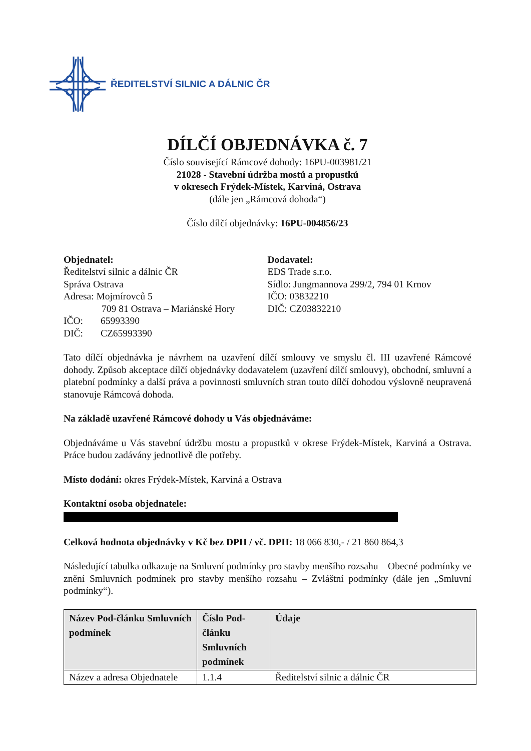ŘEDITELSTVÍ SILNIC A DÁLNIC ČR
DÍLČÍ OBJEDNÁVKA č. 7
Číslo související Rámcové dohody: 16PU-003981/21
21028 - Stavební údržba mostů a propustků
v okresech Frýdek-Místek, Karviná, Ostrava
(dále jen „Rámcová dohoda“)
Číslo dílčí objednávky: 16PU-004856/23
Objednatel:
Ředitelství silnic a dálnic ČR
Správa Ostrava
Adresa: Mojmírovců 5
709 81 Ostrava – Mariánské Hory
IČO: 65993390
DIČ: CZ65993390
Dodavatel:
EDS Trade s.r.o.
Sídlo: Jungmannova 299/2, 794 01 Krnov
IČO: 03832210
DIČ: CZ03832210
Tato dílčí objednávka je návrhem na uzavření dílčí smlouvy ve smyslu čl. III uzavřené Rámcové dohody. Způsob akceptace dílčí objednávky dodavatelem (uzavření dílčí smlouvy), obchodní, smluvní a platební podmínky a další práva a povinnosti smluvních stran touto dílčí dohodou výslovně neupravená stanovuje Rámcová dohoda.
Na základě uzavřené Rámcové dohody u Vás objednáváme:
Objednáváme u Vás stavební údržbu mostu a propustků v okrese Frýdek-Místek, Karviná a Ostrava. Práce budou zadávány jednotlivě dle potřeby.
Místo dodání: okres Frýdek-Místek, Karviná a Ostrava
Kontaktní osoba objednatele:
Celková hodnota objednávky v Kč bez DPH / vč. DPH: 18 066 830,- / 21 860 864,3
Následující tabulka odkazuje na Smluvní podmínky pro stavby menšího rozsahu – Obecné podmínky ve znění Smluvních podmínek pro stavby menšího rozsahu – Zvláštní podmínky (dále jen „Smluvní podmínky“).
| Název Pod-článku Smluvních podmínek | Číslo Pod-článku Smluvních podmínek | Údaje |
| --- | --- | --- |
| Název a adresa Objednatele | 1.1.4 | Ředitelství silnic a dálnic ČR |